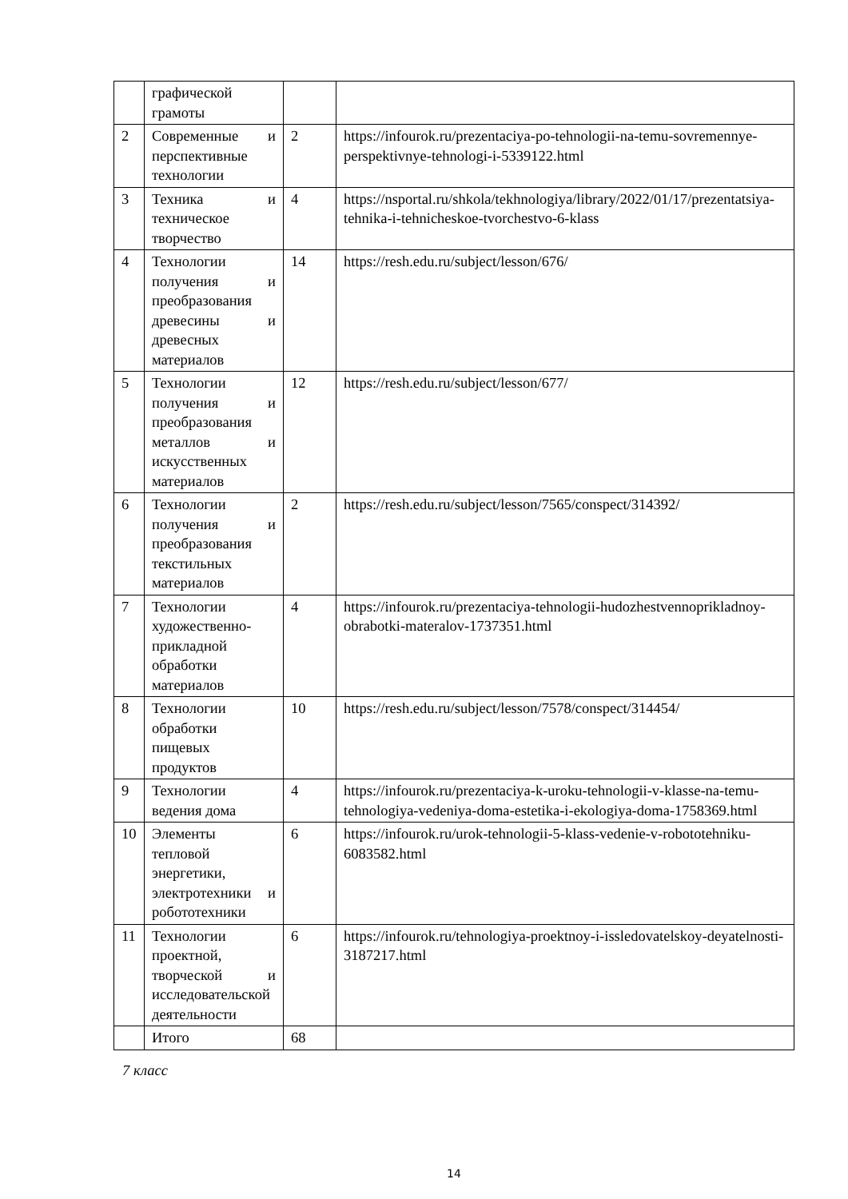| | графической грамоты | | |
| 2 | Современные и перспективные технологии | 2 | https://infourok.ru/prezentaciya-po-tehnologii-na-temu-sovremennye-perspektivnye-tehnologi-i-5339122.html |
| 3 | Техника и техническое творчество | 4 | https://nsportal.ru/shkola/tekhnologiya/library/2022/01/17/prezentatsiya-tehnika-i-tehnicheskoe-tvorchestvo-6-klass |
| 4 | Технологии получения и преобразования древесины и древесных материалов | 14 | https://resh.edu.ru/subject/lesson/676/ |
| 5 | Технологии получения и преобразования металлов и искусственных материалов | 12 | https://resh.edu.ru/subject/lesson/677/ |
| 6 | Технологии получения и преобразования текстильных материалов | 2 | https://resh.edu.ru/subject/lesson/7565/conspect/314392/ |
| 7 | Технологии художественно-прикладной обработки материалов | 4 | https://infourok.ru/prezentaciya-tehnologii-hudozhestvennoprikladnoy-obrabotki-materalov-1737351.html |
| 8 | Технологии обработки пищевых продуктов | 10 | https://resh.edu.ru/subject/lesson/7578/conspect/314454/ |
| 9 | Технологии ведения дома | 4 | https://infourok.ru/prezentaciya-k-uroku-tehnologii-v-klasse-na-temu-tehnologiya-vedeniya-doma-estetika-i-ekologiya-doma-1758369.html |
| 10 | Элементы тепловой энергетики, электротехники и робототехники | 6 | https://infourok.ru/urok-tehnologii-5-klass-vedenie-v-robototehniku-6083582.html |
| 11 | Технологии проектной, творческой и исследовательской деятельности | 6 | https://infourok.ru/tehnologiya-proektnoy-i-issledovatelskoy-deyatelnosti-3187217.html |
| | Итого | 68 | |
7 класс
14